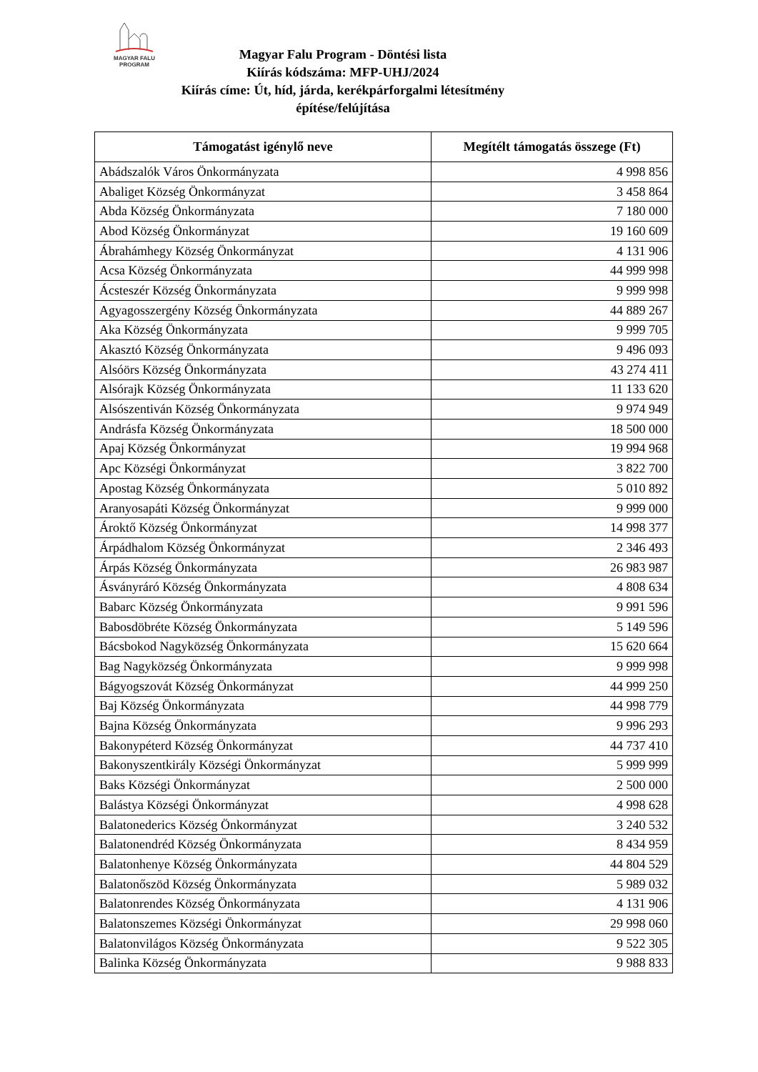MAGYAR FALU
PROGRAM
Magyar Falu Program - Döntési lista
Kiírás kódszáma: MFP-UHJ/2024
Kiírás címe: Út, híd, járda, kerékpárforgalmi létesítmény
építése/felújítása
| Támogatást igénylő neve | Megítélt támogatás összege (Ft) |
| --- | --- |
| Abádszalók Város Önkormányzata | 4 998 856 |
| Abaliget Község Önkormányzat | 3 458 864 |
| Abda Község Önkormányzata | 7 180 000 |
| Abod Község Önkormányzat | 19 160 609 |
| Ábrahámhegy Község Önkormányzat | 4 131 906 |
| Acsa Község Önkormányzata | 44 999 998 |
| Ácsteszér Község Önkormányzata | 9 999 998 |
| Agyagosszergény Község Önkormányzata | 44 889 267 |
| Aka Község Önkormányzata | 9 999 705 |
| Akasztó Község Önkormányzata | 9 496 093 |
| Alsóörs Község Önkormányzata | 43 274 411 |
| Alsórajk Község Önkormányzata | 11 133 620 |
| Alsószentiván Község Önkormányzata | 9 974 949 |
| Andrásfa Község Önkormányzata | 18 500 000 |
| Apaj Község Önkormányzat | 19 994 968 |
| Apc Községi Önkormányzat | 3 822 700 |
| Apostag Község Önkormányzata | 5 010 892 |
| Aranyosapáti Község Önkormányzat | 9 999 000 |
| Ároktő Község Önkormányzat | 14 998 377 |
| Árpádhalom Község Önkormányzat | 2 346 493 |
| Árpás Község Önkormányzata | 26 983 987 |
| Ásványráró Község Önkormányzata | 4 808 634 |
| Babarc Község Önkormányzata | 9 991 596 |
| Babosdöbréte Község Önkormányzata | 5 149 596 |
| Bácsbokod Nagyközség Önkormányzata | 15 620 664 |
| Bag Nagyközség Önkormányzata | 9 999 998 |
| Bágyogszovát Község Önkormányzat | 44 999 250 |
| Baj Község Önkormányzata | 44 998 779 |
| Bajna Község Önkormányzata | 9 996 293 |
| Bakonypéterd Község Önkormányzat | 44 737 410 |
| Bakonyszentkirály Községi Önkormányzat | 5 999 999 |
| Baks Községi Önkormányzat | 2 500 000 |
| Balástya Községi Önkormányzat | 4 998 628 |
| Balatonederics Község Önkormányzat | 3 240 532 |
| Balatonendréd Község Önkormányzata | 8 434 959 |
| Balatonhenye Község Önkormányzata | 44 804 529 |
| Balatonőszöd Község Önkormányzata | 5 989 032 |
| Balatonrendes Község Önkormányzata | 4 131 906 |
| Balatonszemes Községi Önkormányzat | 29 998 060 |
| Balatonvilágos Község Önkormányzata | 9 522 305 |
| Balinka Község Önkormányzata | 9 988 833 |